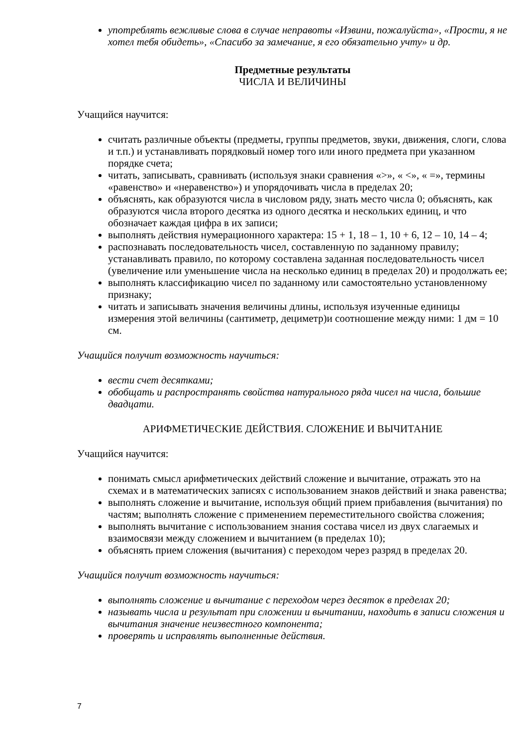употреблять вежливые слова в случае неправоты «Извини, пожалуйста», «Прости, я не хотел тебя обидеть», «Спасибо за замечание, я его обязательно учту» и др.
Предметные результаты
ЧИСЛА И ВЕЛИЧИНЫ
Учащийся научится:
считать различные объекты (предметы, группы предметов, звуки, движения, слоги, слова и т.п.) и устанавливать порядковый номер того или иного предмета при указанном порядке счета;
читать, записывать, сравнивать (используя знаки сравнения «>», « <», « =», термины «равенство» и «неравенство») и упорядочивать числа в пределах 20;
объяснять, как образуются числа в числовом ряду, знать место числа 0; объяснять, как образуются числа второго десятка из одного десятка и нескольких единиц, и что обозначает каждая цифра в их записи;
выполнять действия нумерационного характера: 15 + 1, 18 – 1, 10 + 6, 12 – 10, 14 – 4;
распознавать последовательность чисел, составленную по заданному правилу; устанавливать правило, по которому составлена заданная последовательность чисел (увеличение или уменьшение числа на несколько единиц в пределах 20) и продолжать ее;
выполнять классификацию чисел по заданному или самостоятельно установленному признаку;
читать и записывать значения величины длины, используя изученные единицы измерения этой величины (сантиметр, дециметр)и соотношение между ними: 1 дм = 10 см.
Учащийся получит возможность научиться:
вести счет десятками;
обобщать и распространять свойства натурального ряда чисел на числа, большие двадцати.
АРИФМЕТИЧЕСКИЕ ДЕЙСТВИЯ. СЛОЖЕНИЕ И ВЫЧИТАНИЕ
Учащийся научится:
понимать смысл арифметических действий сложение и вычитание, отражать это на схемах и в математических записях с использованием знаков действий и знака равенства;
выполнять сложение и вычитание, используя общий прием прибавления (вычитания) по частям; выполнять сложение с применением переместительного свойства сложения;
выполнять вычитание с использованием знания состава чисел из двух слагаемых и взаимосвязи между сложением и вычитанием (в пределах 10);
объяснять прием сложения (вычитания) с переходом через разряд в пределах 20.
Учащийся получит возможность научиться:
выполнять сложение и вычитание с переходом через десяток в пределах 20;
называть числа и результат при сложении и вычитании, находить в записи сложения и вычитания значение неизвестного компонента;
проверять и исправлять выполненные действия.
7